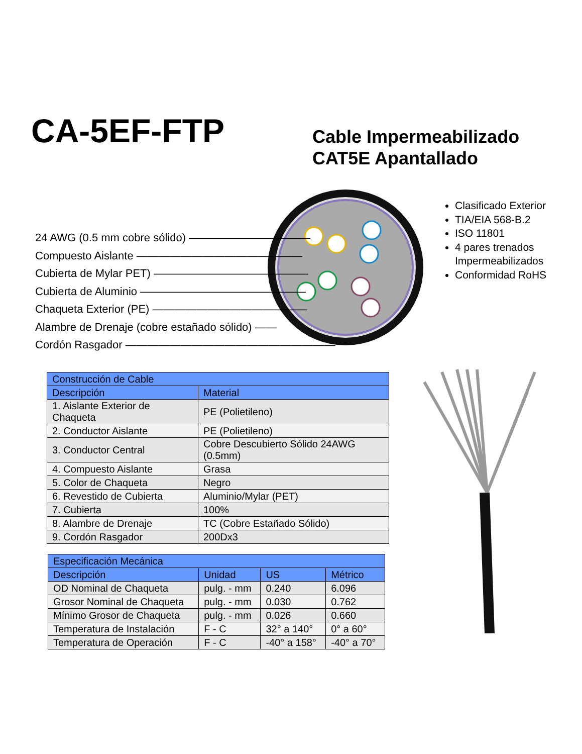CA-5EF-FTP
Cable Impermeabilizado
CAT5E Apantallado
24 AWG (0.5 mm cobre sólido) ———————————
Compuesto Aislante ———————————————
Cubierta de Mylar PET) ——————————————
Cubierta de Aluminio ———————————————
Chaqueta Exterior (PE) ——————————————
Alambre de Drenaje (cobre estañado sólido) ——
Cordón Rasgador ———————————————————
Clasificado Exterior
TIA/EIA 568-B.2
ISO 11801
4 pares trenados Impermeabilizados
Conformidad RoHS
| Construcción de Cable | |
| --- | --- |
| Descripción | Material |
| 1. Aislante Exterior de Chaqueta | PE (Polietileno) |
| 2. Conductor Aislante | PE (Polietileno) |
| 3. Conductor Central | Cobre Descubierto Sólido 24AWG (0.5mm) |
| 4. Compuesto Aislante | Grasa |
| 5. Color de Chaqueta | Negro |
| 6. Revestido de Cubierta | Aluminio/Mylar (PET) |
| 7. Cubierta | 100% |
| 8. Alambre de Drenaje | TC (Cobre Estañado Sólido) |
| 9. Cordón Rasgador | 200Dx3 |
| Especificación Mecánica | | | |
| --- | --- | --- | --- |
| Descripción | Unidad | US | Métrico |
| OD Nominal de Chaqueta | pulg. - mm | 0.240 | 6.096 |
| Grosor Nominal de Chaqueta | pulg. - mm | 0.030 | 0.762 |
| Mínimo Grosor de Chaqueta | pulg. - mm | 0.026 | 0.660 |
| Temperatura de Instalación | F - C | 32° a 140° | 0° a 60° |
| Temperatura de Operación | F - C | -40° a 158° | -40° a 70° |